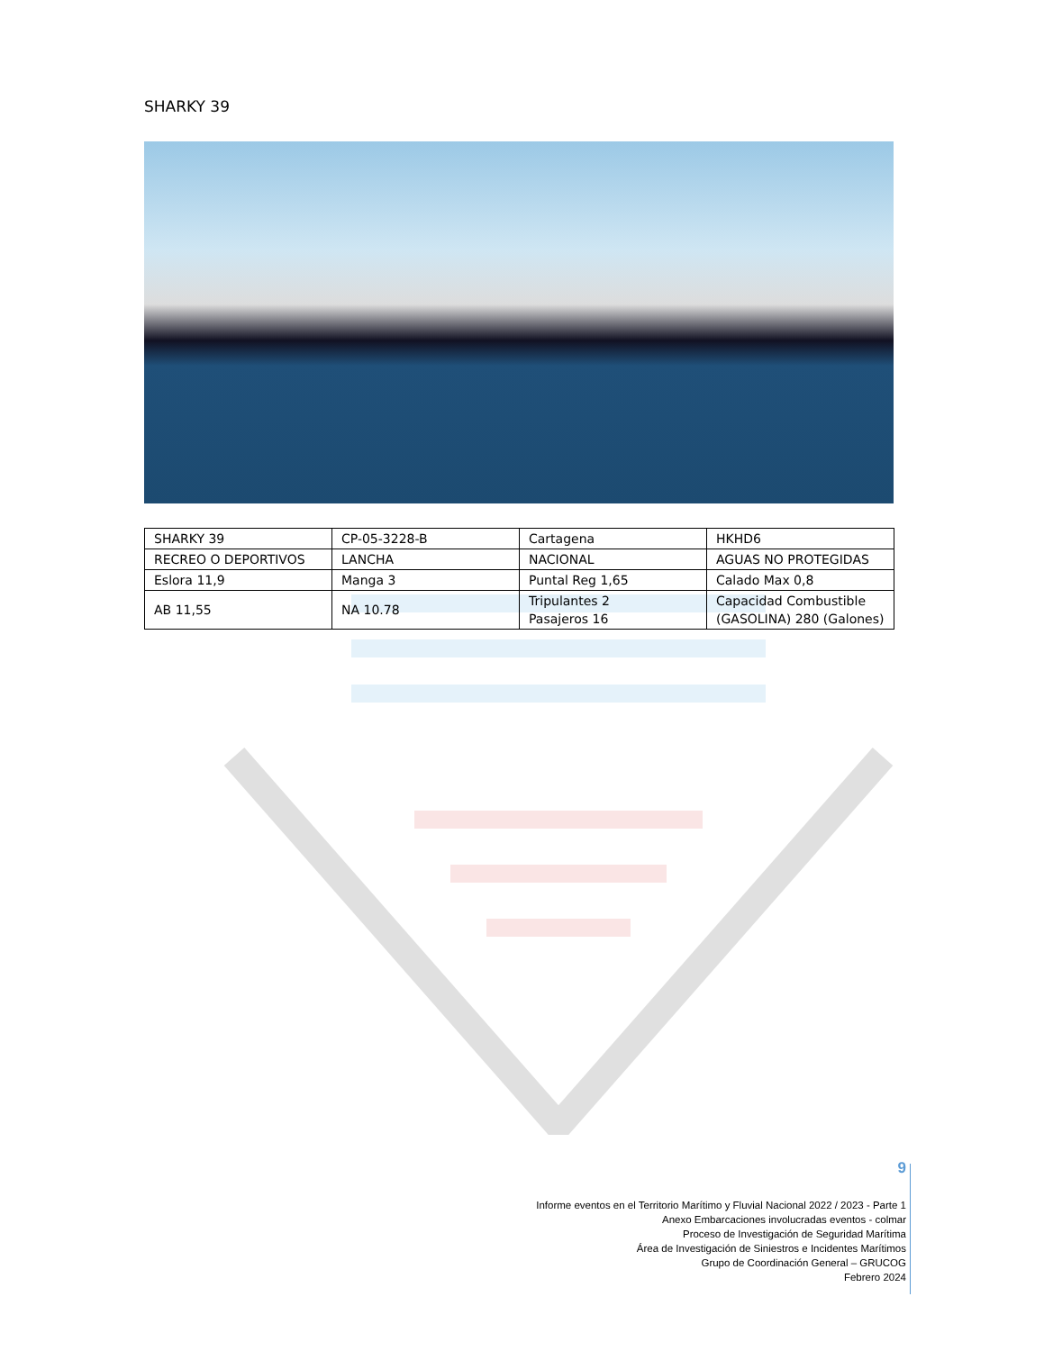SHARKY 39
| SHARKY 39 | CP-05-3228-B | Cartagena | HKHD6 |
| RECREO O DEPORTIVOS | LANCHA | NACIONAL | AGUAS NO PROTEGIDAS |
| Eslora 11,9 | Manga 3 | Puntal Reg 1,65 | Calado Max 0,8 |
| AB 11,55 | NA 10.78 | Tripulantes 2 Pasajeros 16 | Capacidad Combustible (GASOLINA) 280 (Galones) |
9
Informe eventos en el Territorio Marítimo y Fluvial Nacional 2022 / 2023 - Parte 1
Anexo Embarcaciones involucradas eventos - colmar
Proceso de Investigación de Seguridad Marítima
Área de Investigación de Siniestros e Incidentes Marítimos
Grupo de Coordinación General – GRUCOG
Febrero 2024